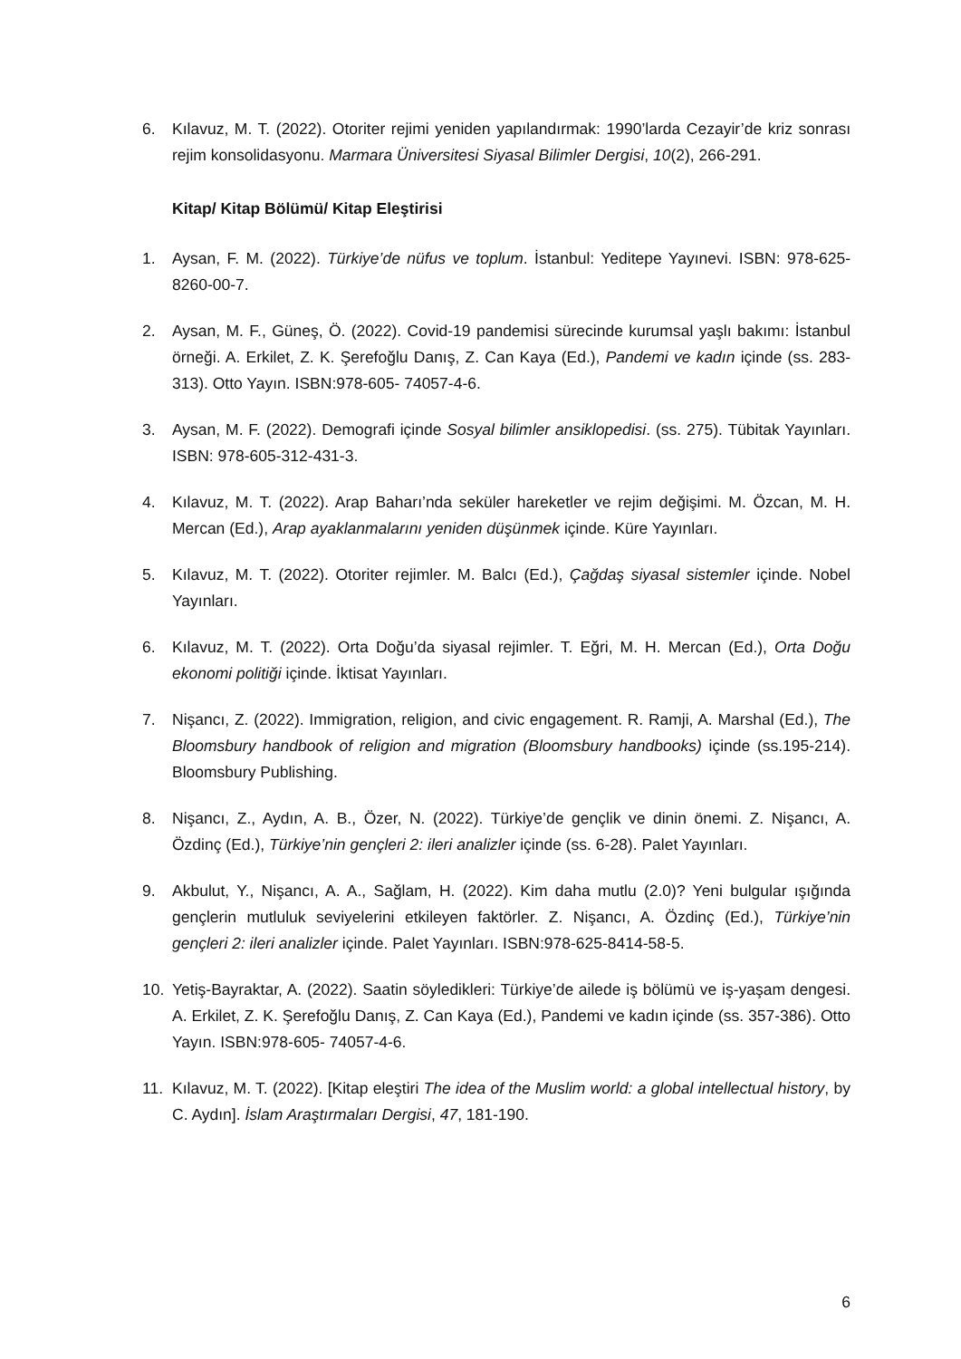6. Kılavuz, M. T. (2022). Otoriter rejimi yeniden yapılandırmak: 1990’larda Cezayir’de kriz sonrası rejim konsolidasyonu. Marmara Üniversitesi Siyasal Bilimler Dergisi, 10(2), 266-291.
Kitap/ Kitap Bölümü/ Kitap Eleştirisi
1. Aysan, F. M. (2022). Türkiye’de nüfus ve toplum. İstanbul: Yeditepe Yayınevi. ISBN: 978-625-8260-00-7.
2. Aysan, M. F., Güneş, Ö. (2022). Covid-19 pandemisi sürecinde kurumsal yaşlı bakımı: İstanbul örneği. A. Erkilet, Z. K. Şerefoğlu Danış, Z. Can Kaya (Ed.), Pandemi ve kadın içinde (ss. 283-313). Otto Yayın. ISBN:978-605- 74057-4-6.
3. Aysan, M. F. (2022). Demografi içinde Sosyal bilimler ansiklopedisi. (ss. 275). Tübitak Yayınları. ISBN: 978-605-312-431-3.
4. Kılavuz, M. T. (2022). Arap Baharı’nda seküler hareketler ve rejim değişimi. M. Özcan, M. H. Mercan (Ed.), Arap ayaklanmalarını yeniden düşünmek içinde. Küre Yayınları.
5. Kılavuz, M. T. (2022). Otoriter rejimler. M. Balcı (Ed.), Çağdaş siyasal sistemler içinde. Nobel Yayınları.
6. Kılavuz, M. T. (2022). Orta Doğu’da siyasal rejimler. T. Eğri, M. H. Mercan (Ed.), Orta Doğu ekonomi politiği içinde. İktisat Yayınları.
7. Nişancı, Z. (2022). Immigration, religion, and civic engagement. R. Ramji, A. Marshal (Ed.), The Bloomsbury handbook of religion and migration (Bloomsbury handbooks) içinde (ss.195-214). Bloomsbury Publishing.
8. Nişancı, Z., Aydın, A. B., Özer, N. (2022). Türkiye’de gençlik ve dinin önemi. Z. Nişancı, A. Özdinç (Ed.), Türkiye’nin gençleri 2: ileri analizler içinde (ss. 6-28). Palet Yayınları.
9. Akbulut, Y., Nişancı, A. A., Sağlam, H. (2022). Kim daha mutlu (2.0)? Yeni bulgular ışığında gençlerin mutluluk seviyelerini etkileyen faktörler. Z. Nişancı, A. Özdinç (Ed.), Türkiye’nin gençleri 2: ileri analizler içinde. Palet Yayınları. ISBN:978-625-8414-58-5.
10. Yetiş-Bayraktar, A. (2022). Saatin söyledikleri: Türkiye’de ailede iş bölümü ve iş-yaşam dengesi. A. Erkilet, Z. K. Şerefoğlu Danış, Z. Can Kaya (Ed.), Pandemi ve kadın içinde (ss. 357-386). Otto Yayın. ISBN:978-605- 74057-4-6.
11. Kılavuz, M. T. (2022). [Kitap eleştiri The idea of the Muslim world: a global intellectual history, by C. Aydın]. İslam Araştırmaları Dergisi, 47, 181-190.
6